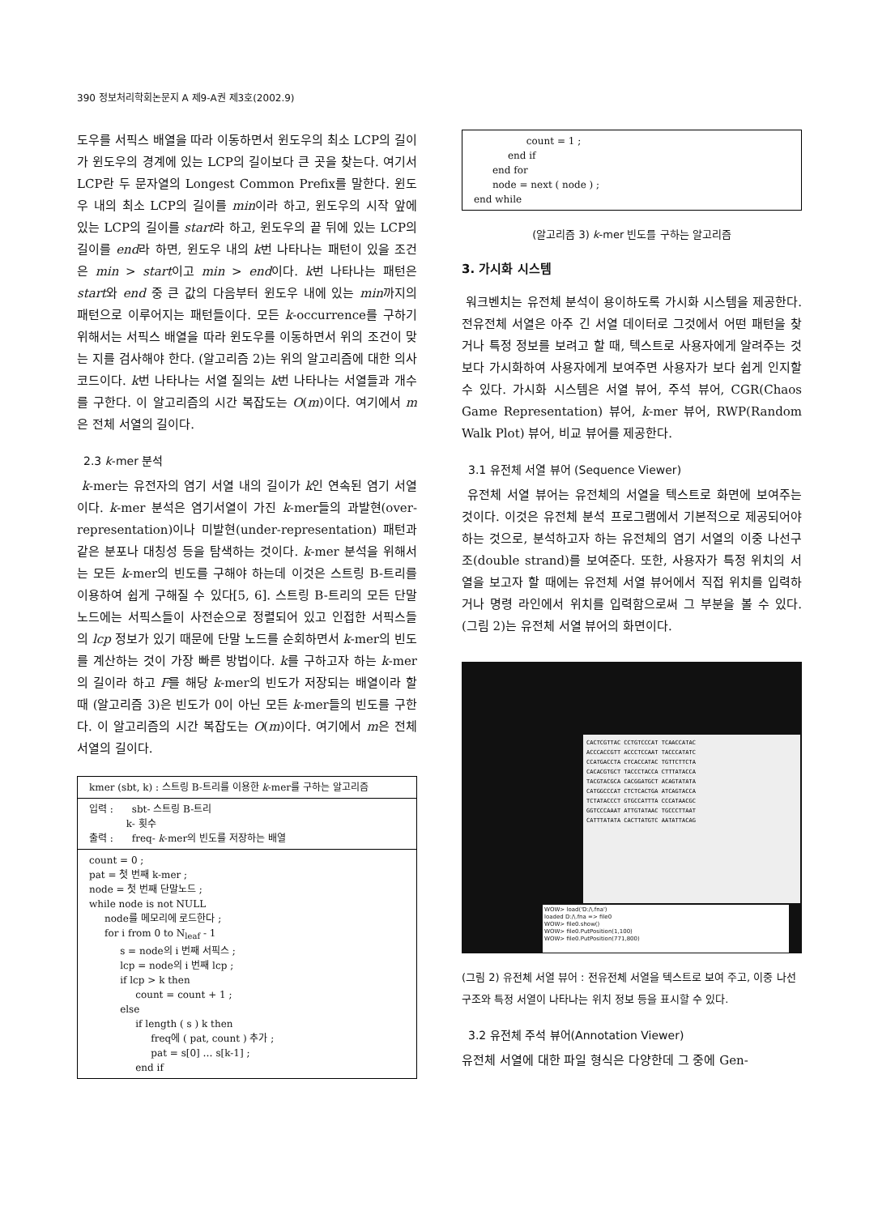390 정보처리학회논문지 A 제9-A권 제3호(2002.9)
도우를 서픽스 배열을 따라 이동하면서 윈도우의 최소 LCP의 길이가 윈도우의 경계에 있는 LCP의 길이보다 큰 곳을 찾는다. 여기서 LCP란 두 문자열의 Longest Common Prefix를 말한다. 윈도우 내의 최소 LCP의 길이를 min이라 하고, 윈도우의 시작 앞에 있는 LCP의 길이를 start라 하고, 윈도우의 끝 뒤에 있는 LCP의 길이를 end라 하면, 윈도우 내의 k번 나타나는 패턴이 있을 조건은 min > start이고 min > end이다. k번 나타나는 패턴은 start와 end 중 큰 값의 다음부터 윈도우 내에 있는 min까지의 패턴으로 이루어지는 패턴들이다. 모든 k-occurrence를 구하기 위해서는 서픽스 배열을 따라 윈도우를 이동하면서 위의 조건이 맞는 지를 검사해야 한다. (알고리즘 2)는 위의 알고리즘에 대한 의사코드이다. k번 나타나는 서열 질의는 k번 나타나는 서열들과 개수를 구한다. 이 알고리즘의 시간 복잡도는 O(m)이다. 여기에서 m은 전체 서열의 길이다.
2.3 k-mer 분석
k-mer는 유전자의 염기 서열 내의 길이가 k인 연속된 염기 서열이다. k-mer 분석은 염기서열이 가진 k-mer들의 과발현(over-representation)이나 미발현(under-representation) 패턴과 같은 분포나 대칭성 등을 탐색하는 것이다. k-mer 분석을 위해서는 모든 k-mer의 빈도를 구해야 하는데 이것은 스트링 B-트리를 이용하여 쉽게 구해질 수 있다[5, 6]. 스트링 B-트리의 모든 단말 노드에는 서픽스들이 사전순으로 정렬되어 있고 인접한 서픽스들의 lcp 정보가 있기 때문에 단말 노드를 순회하면서 k-mer의 빈도를 계산하는 것이 가장 빠른 방법이다. k를 구하고자 하는 k-mer의 길이라 하고 F를 해당 k-mer의 빈도가 저장되는 배열이라 할 때 (알고리즘 3)은 빈도가 0이 아닌 모든 k-mer들의 빈도를 구한다. 이 알고리즘의 시간 복잡도는 O(m)이다. 여기에서 m은 전체 서열의 길이다.
kmer (sbt, k) : 스트링 B-트리를 이용한 k-mer를 구하는 알고리즘
입력 :      sbt- 스트링 B-트리
            k- 횟수
출력 :      freq- k-mer의 빈도를 저장하는 배열
count = 0 ;
pat = 첫 번째 k-mer ;
node = 첫 번째 단말노드 ;
while node is not NULL
     node를 메모리에 로드한다 ;
     for i from 0 to Nleaf - 1
          s = node의 i 번째 서픽스 ;
          lcp = node의 i 번째 lcp ;
          if lcp > k then
               count = count + 1 ;
          else
               if length ( s ) k then
                    freq에 ( pat, count ) 추가 ;
                    pat = s[0] … s[k-1] ;
               end if
                 count = 1 ;
           end if
      end for
      node = next ( node ) ;
end while
(알고리즘 3) k-mer 빈도를 구하는 알고리즘
3. 가시화 시스템
워크벤치는 유전체 분석이 용이하도록 가시화 시스템을 제공한다. 전유전체 서열은 아주 긴 서열 데이터로 그것에서 어떤 패턴을 찾거나 특정 정보를 보려고 할 때, 텍스트로 사용자에게 알려주는 것보다 가시화하여 사용자에게 보여주면 사용자가 보다 쉽게 인지할 수 있다. 가시화 시스템은 서열 뷰어, 주석 뷰어, CGR(Chaos Game Representation) 뷰어, k-mer 뷰어, RWP(Random Walk Plot) 뷰어, 비교 뷰어를 제공한다.
3.1 유전체 서열 뷰어 (Sequence Viewer)
유전체 서열 뷰어는 유전체의 서열을 텍스트로 화면에 보여주는 것이다. 이것은 유전체 분석 프로그램에서 기본적으로 제공되어야 하는 것으로, 분석하고자 하는 유전체의 염기 서열의 이중 나선구조(double strand)를 보여준다. 또한, 사용자가 특정 위치의 서열을 보고자 할 때에는 유전체 서열 뷰어에서 직접 위치를 입력하거나 명령 라인에서 위치를 입력함으로써 그 부분을 볼 수 있다. (그림 2)는 유전체 서열 뷰어의 화면이다.
CACTCGTTAC CCTGTCCCAT TCAACCATAC
ACCCACCGTT ACCCTCCAAT TACCCATATC
CCATGACCTA CTCACCATAC TGTTCTTCTA
CACACGTGCT TACCCTACCA CTTTATACCA
TACGTACGCA CACGGATGCT ACAGTATATA
CATGGCCCAT CTCTCACTGA ATCAGTACCA
TCTATACCCT GTGCCATTTA CCCATAACGC
GGTCCCAAAT ATTGTATAAC TGCCCTTAAT
CATTTATATA CACTTATGTC AATATTACAG
WOW> load('D:/\.fna')
loaded D:/\.fna => file0
WOW> file0.show()
WOW> file0.PutPosition(1,100)
WOW> file0.PutPosition(771,800)
(그림 2) 유전체 서열 뷰어 : 전유전체 서열을 텍스트로 보여 주고, 이중 나선구조와 특정 서열이 나타나는 위치 정보 등을 표시할 수 있다.
3.2 유전체 주석 뷰어(Annotation Viewer)
유전체 서열에 대한 파일 형식은 다양한데 그 중에 Gen-